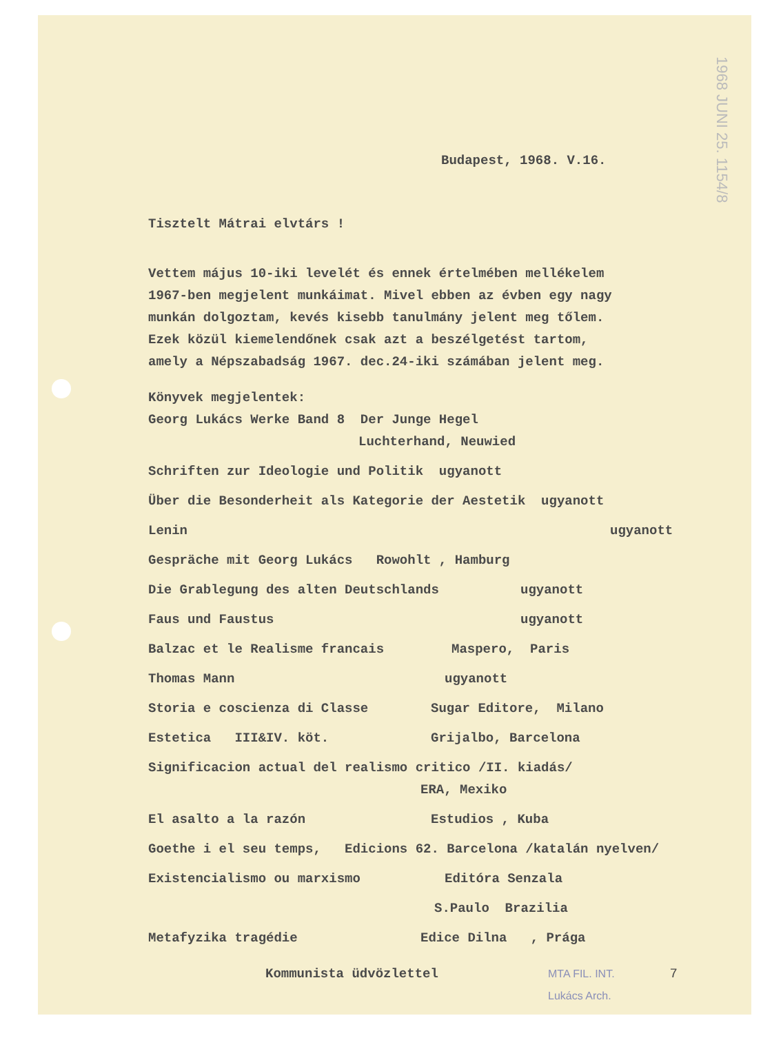1968 JUNI 25. 1154/8
Budapest, 1968. V.16.
Tisztelt Mátrai elvtárs !
Vettem május 10-iki levelét és ennek értelmében mellékelem
1967-ben megjelent munkáimat. Mivel ebben az évben egy nagy
munkán dolgoztam, kevés kisebb tanulmány jelent meg tőlem.
Ezek közül kiemelendőnek csak azt a beszélgetést tartom,
amely a Népszabadság 1967. dec.24-iki számában jelent meg.
Könyvek megjelentek:
Georg Lukács Werke Band 8 Der Junge Hegel
Luchterhand, Neuwied
Schriften zur Ideologie und Politik ugyanott
Über die Besonderheit als Kategorie der Aestetik ugyanott
Lenin ugyanott
Gespräche mit Georg Lukács Rowohlt , Hamburg
Die Grablegung des alten Deutschlands ugyanott
Faus und Faustus ugyanott
Balzac et le Realisme francais Maspero, Paris
Thomas Mann ugyanott
Storia e coscienza di Classe Sugar Editore, Milano
Estetica III&IV. köt. Grijalbo, Barcelona
Significacion actual del realismo critico /II. kiadás/
ERA, Mexiko
El asalto a la razón Estudios , Kuba
Goethe i el seu temps, Edicions 62. Barcelona /katalán nyelven/
Existencialismo ou marxismo Editóra Senzala
S.Paulo Brazilia
Metafyzika tragédie Edice Dilna , Prága
Kommunista üdvözlettel MTA FIL. INT.
Lukács Arch. 7